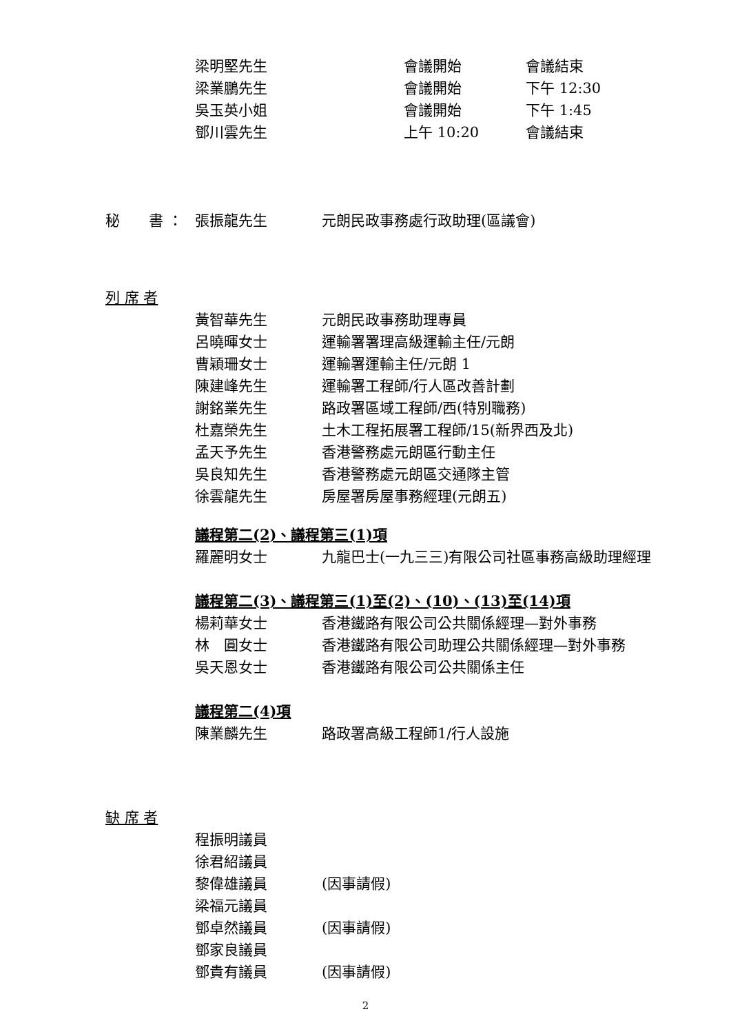梁明堅先生 會議開始 會議結束
梁業鵬先生 會議開始 下午 12:30
吳玉英小姐 會議開始 下午 1:45
鄧川雲先生 上午 10:20 會議結束
秘　　書 ： 張振龍先生 元朗民政事務處行政助理(區議會)
列 席 者
黃智華先生 元朗民政事務助理專員
呂曉暉女士 運輸署署理高級運輸主任/元朗
曹穎珊女士 運輸署運輸主任/元朗 1
陳建峰先生 運輸署工程師/行人區改善計劃
謝銘業先生 路政署區域工程師/西(特別職務)
杜嘉榮先生 土木工程拓展署工程師/15(新界西及北)
孟天予先生 香港警務處元朗區行動主任
吳良知先生 香港警務處元朗區交通隊主管
徐雲龍先生 房屋署房屋事務經理(元朗五)
議程第二(2)、議程第三(1)項
羅麗明女士 九龍巴士(一九三三)有限公司社區事務高級助理經理
議程第二(3)、議程第三(1)至(2)、(10)、(13)至(14)項
楊莉華女士 香港鐵路有限公司公共關係經理—對外事務
林　圓女士 香港鐵路有限公司助理公共關係經理—對外事務
吳天恩女士 香港鐵路有限公司公共關係主任
議程第二(4)項
陳業麟先生 路政署高級工程師1/行人設施
缺 席 者
程振明議員
徐君紹議員
黎偉雄議員 (因事請假)
梁福元議員
鄧卓然議員 (因事請假)
鄧家良議員
鄧貴有議員 (因事請假)
2